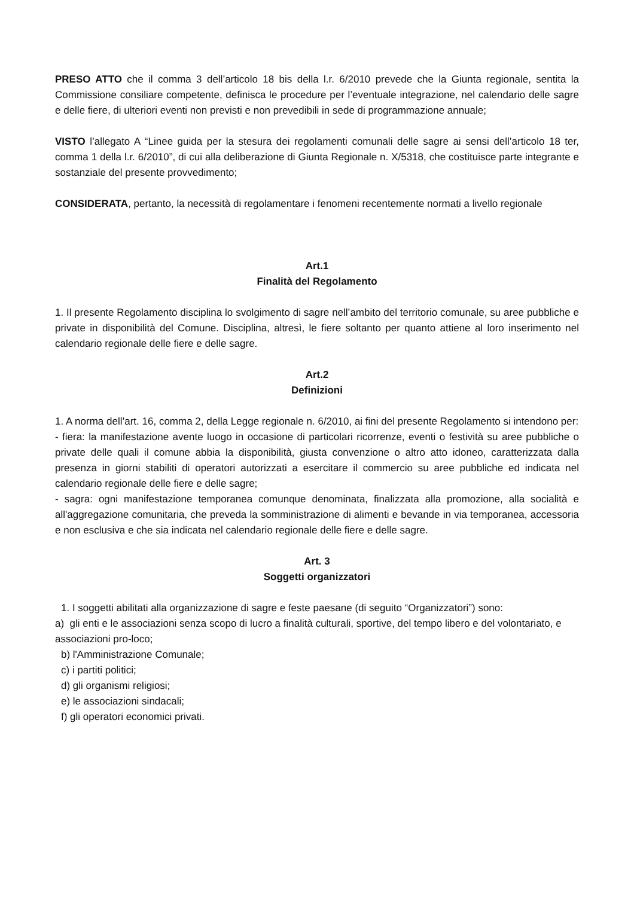PRESO ATTO che il comma 3 dell’articolo 18 bis della l.r. 6/2010 prevede che la Giunta regionale, sentita la Commissione consiliare competente, definisca le procedure per l’eventuale integrazione, nel calendario delle sagre e delle fiere, di ulteriori eventi non previsti e non prevedibili in sede di programmazione annuale;
VISTO l’allegato A “Linee guida per la stesura dei regolamenti comunali delle sagre ai sensi dell’articolo 18 ter, comma 1 della l.r. 6/2010”, di cui alla deliberazione di Giunta Regionale n. X/5318, che costituisce parte integrante e sostanziale del presente provvedimento;
CONSIDERATA, pertanto, la necessità di regolamentare i fenomeni recentemente normati a livello regionale
Art.1
Finalità del Regolamento
1. Il presente Regolamento disciplina lo svolgimento di sagre nell’ambito del territorio comunale, su aree pubbliche e private in disponibilità del Comune. Disciplina, altresì, le fiere soltanto per quanto attiene al loro inserimento nel calendario regionale delle fiere e delle sagre.
Art.2
Definizioni
1. A norma dell’art. 16, comma 2, della Legge regionale n. 6/2010, ai fini del presente Regolamento si intendono per:
- fiera: la manifestazione avente luogo in occasione di particolari ricorrenze, eventi o festività su aree pubbliche o private delle quali il comune abbia la disponibilità, giusta convenzione o altro atto idoneo, caratterizzata dalla presenza in giorni stabiliti di operatori autorizzati a esercitare il commercio su aree pubbliche ed indicata nel calendario regionale delle fiere e delle sagre;
- sagra: ogni manifestazione temporanea comunque denominata, finalizzata alla promozione, alla socialità e all'aggregazione comunitaria, che preveda la somministrazione di alimenti e bevande in via temporanea, accessoria e non esclusiva e che sia indicata nel calendario regionale delle fiere e delle sagre.
Art. 3
Soggetti organizzatori
1. I soggetti abilitati alla organizzazione di sagre e feste paesane (di seguito “Organizzatori”) sono:
a) gli enti e le associazioni senza scopo di lucro a finalità culturali, sportive, del tempo libero e del volontariato, e associazioni pro-loco;
b) l'Amministrazione Comunale;
c) i partiti politici;
d) gli organismi religiosi;
e) le associazioni sindacali;
f) gli operatori economici privati.